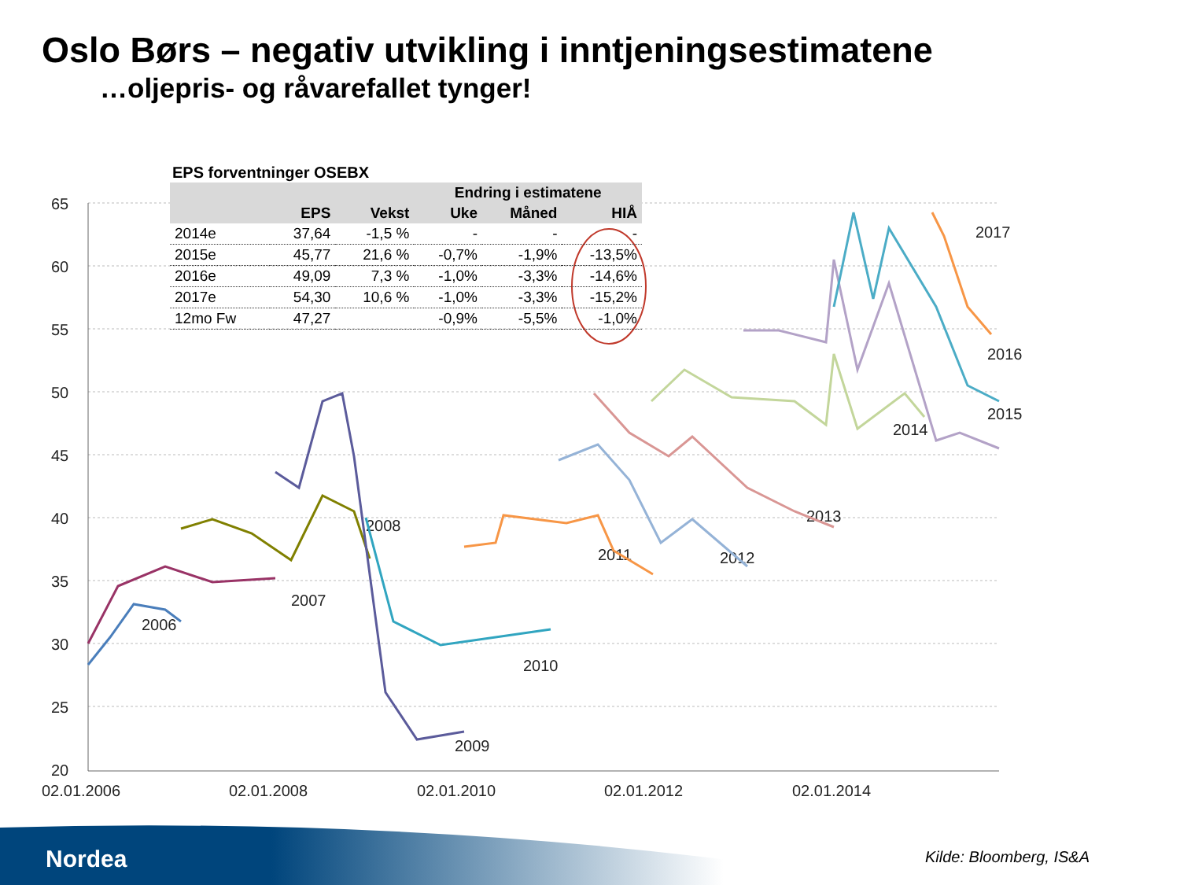Oslo Børs – negativ utvikling i inntjeningsestimatene
…oljepris- og råvarefallet tynger!
65
60
55
50
45
40
35
30
25
20
02.01.2006
02.01.2008
02.01.2010
02.01.2012
02.01.2014
2006
2007
2008
2009
2010
2011
2012
2013
2014
2015
2016
2017
EPS forventninger OSEBX
| | | | Endring i estimatene | | |
| --- | --- | --- | --- | --- | --- |
| | EPS | Vekst | Uke | Måned | HIÅ |
| 2014e | 37,64 | -1,5 % | - | - | - |
| 2015e | 45,77 | 21,6 % | -0,7% | -1,9% | -13,5% |
| 2016e | 49,09 | 7,3 % | -1,0% | -3,3% | -14,6% |
| 2017e | 54,30 | 10,6 % | -1,0% | -3,3% | -15,2% |
| 12mo Fw | 47,27 | | -0,9% | -5,5% | -1,0% |
Nordea Kilde: Bloomberg, IS&A